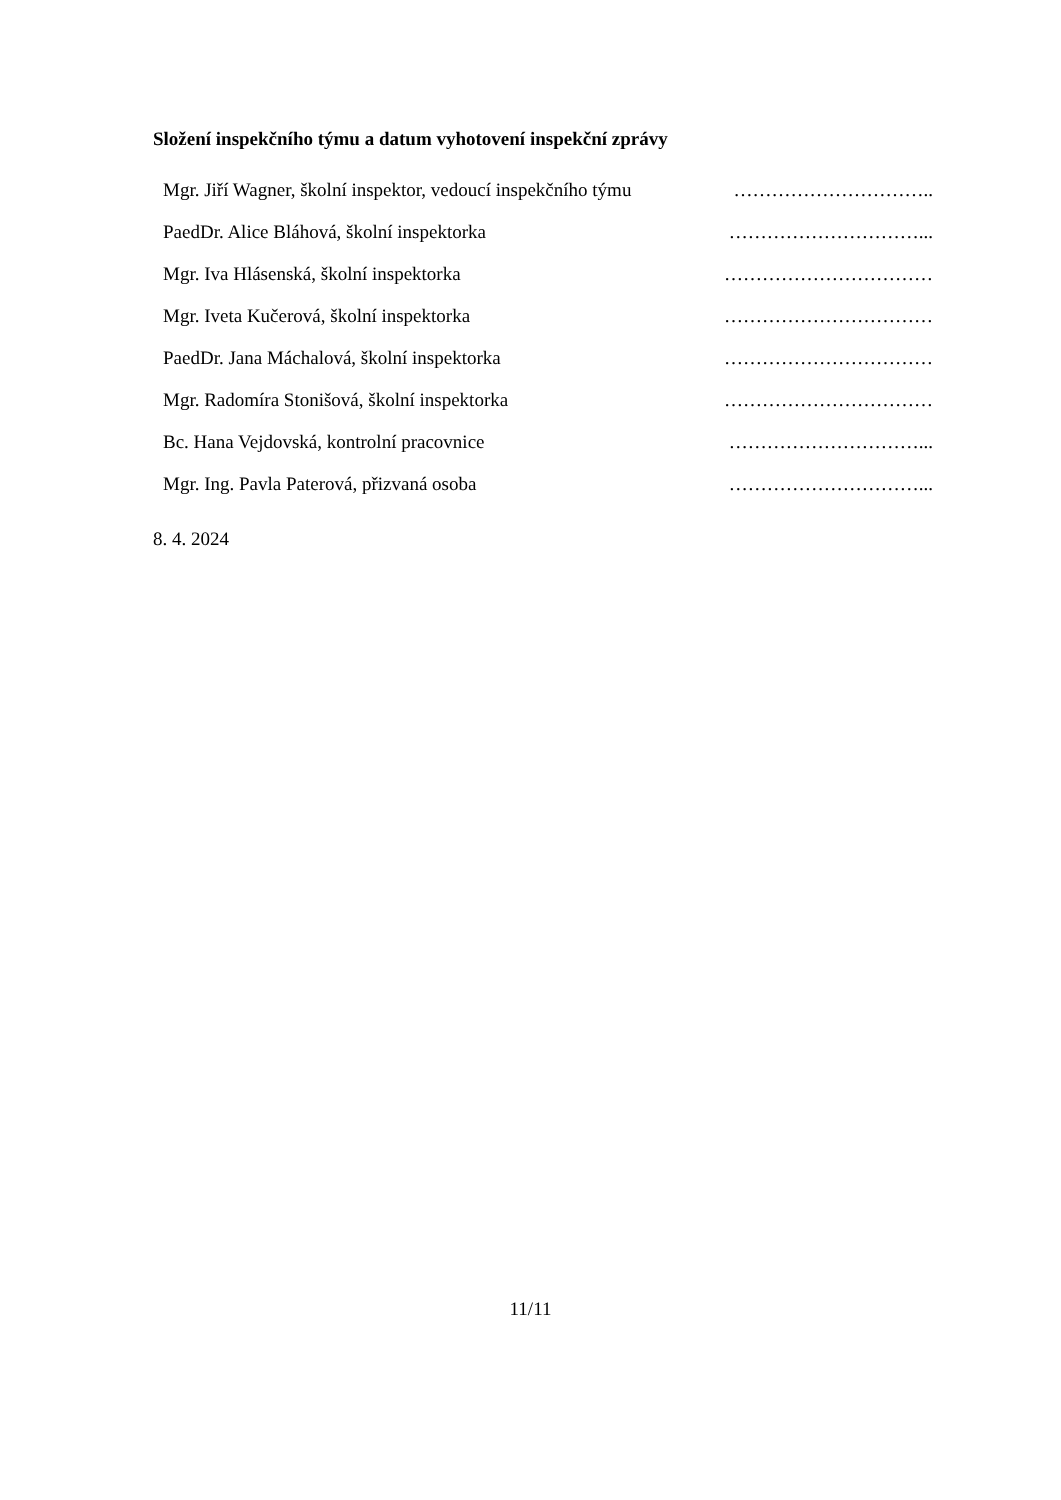Složení inspekčního týmu a datum vyhotovení inspekční zprávy
Mgr. Jiří Wagner, školní inspektor, vedoucí inspekčního týmu …………………………..
PaedDr. Alice Bláhová, školní inspektorka …………………………...
Mgr. Iva Hlásenská, školní inspektorka ……………………………
Mgr. Iveta Kučerová, školní inspektorka ……………………………
PaedDr. Jana Máchalová, školní inspektorka ……………………………
Mgr. Radomíra Stonišová, školní inspektorka ……………………………
Bc. Hana Vejdovská, kontrolní pracovnice …………………………...
Mgr. Ing. Pavla Paterová, přizvaná osoba …………………………...
8. 4. 2024
11/11